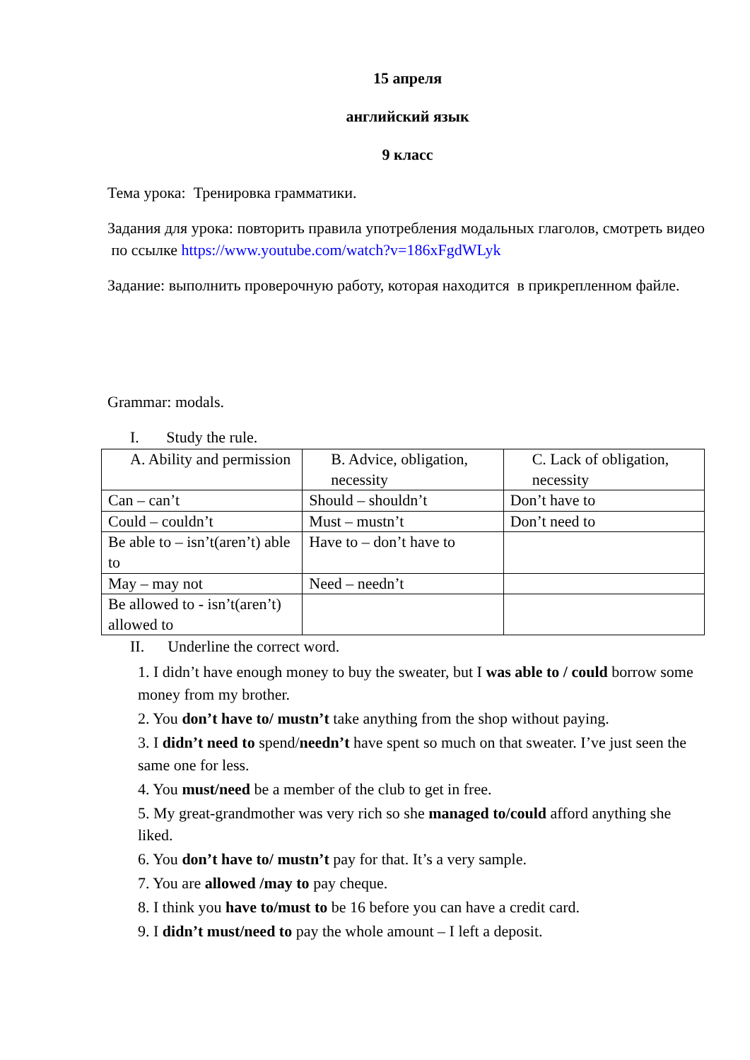15 апреля
английский язык
9 класс
Тема урока: Тренировка грамматики.
Задания для урока: повторить правила употребления модальных глаголов, смотреть видео по ссылке https://www.youtube.com/watch?v=186xFgdWLyk
Задание: выполнить проверочную работу, которая находится в прикрепленном файле.
Grammar: modals.
I. Study the rule.
| A. Ability and permission | B. Advice, obligation, necessity | C. Lack of obligation, necessity |
| Can – can’t | Should – shouldn’t | Don’t have to |
| Could – couldn’t | Must – mustn’t | Don’t need to |
| Be able to – isn’t(aren’t) able to | Have to – don’t have to | |
| May – may not | Need – needn’t | |
| Be allowed to - isn’t(aren’t) allowed to | | |
II. Underline the correct word.
1. I didn’t have enough money to buy the sweater, but I was able to / could borrow some money from my brother.
2. You don’t have to/ mustn’t take anything from the shop without paying.
3. I didn’t need to spend/needn’t have spent so much on that sweater. I’ve just seen the same one for less.
4. You must/need be a member of the club to get in free.
5. My great-grandmother was very rich so she managed to/could afford anything she liked.
6. You don’t have to/ mustn’t pay for that. It’s a very sample.
7. You are allowed /may to pay cheque.
8. I think you have to/must to be 16 before you can have a credit card.
9. I didn’t must/need to pay the whole amount – I left a deposit.